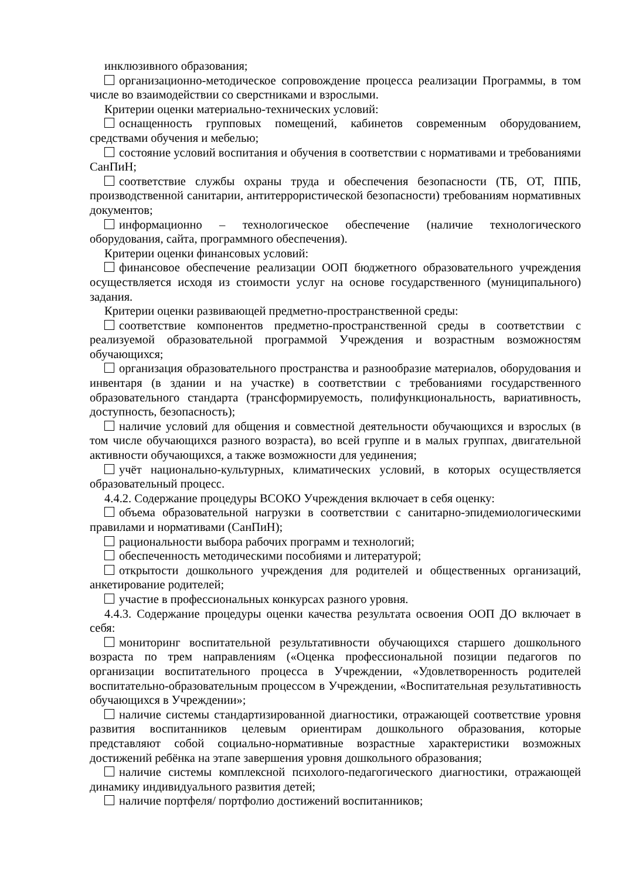инклюзивного образования;
организационно-методическое сопровождение процесса реализации Программы, в том числе во взаимодействии со сверстниками и взрослыми.
Критерии оценки материально-технических условий:
оснащенность групповых помещений, кабинетов современным оборудованием, средствами обучения и мебелью;
состояние условий воспитания и обучения в соответствии с нормативами и требованиями СанПиН;
соответствие службы охраны труда и обеспечения безопасности (ТБ, ОТ, ППБ, производственной санитарии, антитеррористической безопасности) требованиям нормативных документов;
информационно – технологическое обеспечение (наличие технологического оборудования, сайта, программного обеспечения).
Критерии оценки финансовых условий:
финансовое обеспечение реализации ООП бюджетного образовательного учреждения осуществляется исходя из стоимости услуг на основе государственного (муниципального) задания.
Критерии оценки развивающей предметно-пространственной среды:
соответствие компонентов предметно-пространственной среды в соответствии с реализуемой образовательной программой Учреждения и возрастным возможностям обучающихся;
организация образовательного пространства и разнообразие материалов, оборудования и инвентаря (в здании и на участке) в соответствии с требованиями государственного образовательного стандарта (трансформируемость, полифункциональность, вариативность, доступность, безопасность);
наличие условий для общения и совместной деятельности обучающихся и взрослых (в том числе обучающихся разного возраста), во всей группе и в малых группах, двигательной активности обучающихся, а также возможности для уединения;
учёт национально-культурных, климатических условий, в которых осуществляется образовательный процесс.
4.4.2. Содержание процедуры ВСОКО Учреждения включает в себя оценку:
объема образовательной нагрузки в соответствии с санитарно-эпидемиологическими правилами и нормативами (СанПиН);
рациональности выбора рабочих программ и технологий;
обеспеченность методическими пособиями и литературой;
открытости дошкольного учреждения для родителей и общественных организаций, анкетирование родителей;
участие в профессиональных конкурсах разного уровня.
4.4.3. Содержание процедуры оценки качества результата освоения ООП ДО включает в себя:
мониторинг воспитательной результативности обучающихся старшего дошкольного возраста по трем направлениям («Оценка профессиональной позиции педагогов по организации воспитательного процесса в Учреждении, «Удовлетворенность родителей воспитательно-образовательным процессом в Учреждении, «Воспитательная результативность обучающихся в Учреждении»;
наличие системы стандартизированной диагностики, отражающей соответствие уровня развития воспитанников целевым ориентирам дошкольного образования, которые представляют собой социально-нормативные возрастные характеристики возможных достижений ребёнка на этапе завершения уровня дошкольного образования;
наличие системы комплексной психолого-педагогического диагностики, отражающей динамику индивидуального развития детей;
наличие портфеля/ портфолио достижений воспитанников;